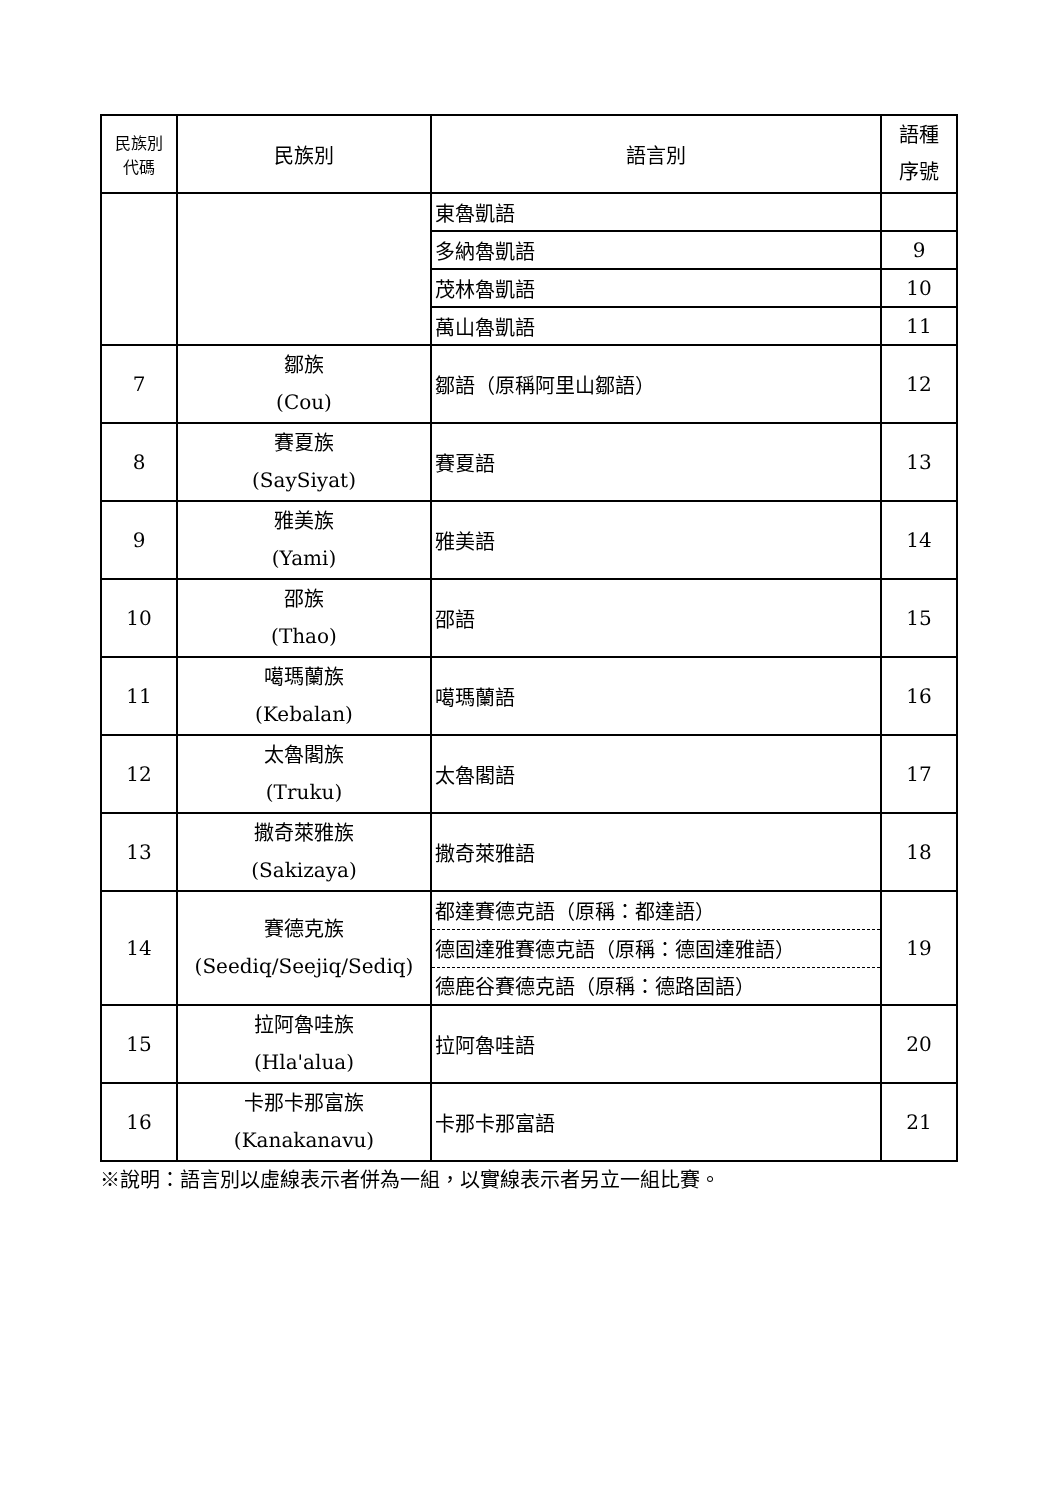| 民族別 代碼 | 民族別 | 語言別 | 語種 序號 |
| --- | --- | --- | --- |
| | | 東魯凱語 | |
| | | 多納魯凱語 | 9 |
| | | 茂林魯凱語 | 10 |
| | | 萬山魯凱語 | 11 |
| 7 | 鄒族 (Cou) | 鄒語（原稱阿里山鄒語） | 12 |
| 8 | 賽夏族 (SaySiyat) | 賽夏語 | 13 |
| 9 | 雅美族 (Yami) | 雅美語 | 14 |
| 10 | 邵族 (Thao) | 邵語 | 15 |
| 11 | 噶瑪蘭族 (Kebalan) | 噶瑪蘭語 | 16 |
| 12 | 太魯閣族 (Truku) | 太魯閣語 | 17 |
| 13 | 撒奇萊雅族 (Sakizaya) | 撒奇萊雅語 | 18 |
| 14 | 賽德克族 (Seediq/Seejiq/Sediq) | 都達賽德克語（原稱：都達語） | 19 |
| | | 德固達雅賽德克語（原稱：德固達雅語） | |
| | | 德鹿谷賽德克語（原稱：德路固語） | |
| 15 | 拉阿魯哇族 (Hla'alua) | 拉阿魯哇語 | 20 |
| 16 | 卡那卡那富族 (Kanakanavu) | 卡那卡那富語 | 21 |
※說明：語言別以虛線表示者併為一組，以實線表示者另立一組比賽。